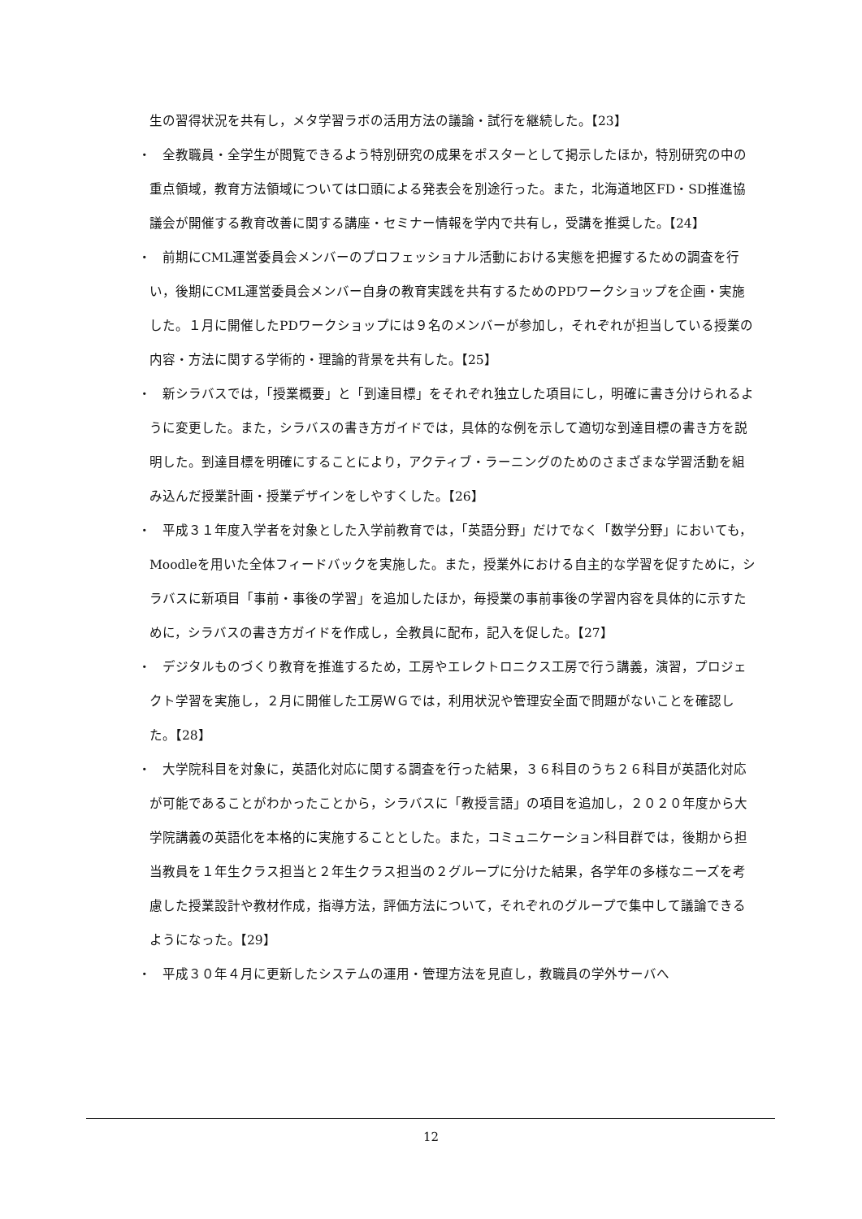生の習得状況を共有し，メタ学習ラボの活用方法の議論・試行を継続した。【23】
・　全教職員・全学生が閲覧できるよう特別研究の成果をポスターとして掲示したほか，特別研究の中の重点領域，教育方法領域については口頭による発表会を別途行った。また，北海道地区FD・SD推進協議会が開催する教育改善に関する講座・セミナー情報を学内で共有し，受講を推奨した。【24】
・　前期にCML運営委員会メンバーのプロフェッショナル活動における実態を把握するための調査を行い，後期にCML運営委員会メンバー自身の教育実践を共有するためのPDワークショップを企画・実施した。１月に開催したPDワークショップには９名のメンバーが参加し，それぞれが担当している授業の内容・方法に関する学術的・理論的背景を共有した。【25】
・　新シラバスでは，「授業概要」と「到達目標」をそれぞれ独立した項目にし，明確に書き分けられるように変更した。また，シラバスの書き方ガイドでは，具体的な例を示して適切な到達目標の書き方を説明した。到達目標を明確にすることにより，アクティブ・ラーニングのためのさまざまな学習活動を組み込んだ授業計画・授業デザインをしやすくした。【26】
・　平成３１年度入学者を対象とした入学前教育では，「英語分野」だけでなく「数学分野」においても，Moodleを用いた全体フィードバックを実施した。また，授業外における自主的な学習を促すために，シラバスに新項目「事前・事後の学習」を追加したほか，毎授業の事前事後の学習内容を具体的に示すために，シラバスの書き方ガイドを作成し，全教員に配布，記入を促した。【27】
・　デジタルものづくり教育を推進するため，工房やエレクトロニクス工房で行う講義，演習，プロジェクト学習を実施し，２月に開催した工房ＷＧでは，利用状況や管理安全面で問題がないことを確認した。【28】
・　大学院科目を対象に，英語化対応に関する調査を行った結果，３６科目のうち２６科目が英語化対応が可能であることがわかったことから，シラバスに「教授言語」の項目を追加し，２０２０年度から大学院講義の英語化を本格的に実施することとした。また，コミュニケーション科目群では，後期から担当教員を１年生クラス担当と２年生クラス担当の２グループに分けた結果，各学年の多様なニーズを考慮した授業設計や教材作成，指導方法，評価方法について，それぞれのグループで集中して議論できるようになった。【29】
・　平成３０年４月に更新したシステムの運用・管理方法を見直し，教職員の学外サーバへ
12